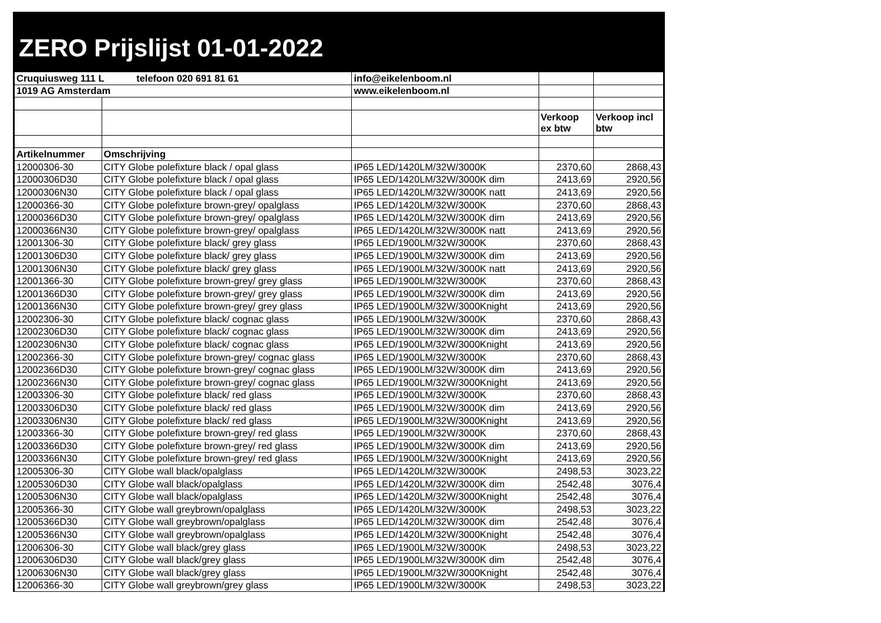ZERO Prijslijst 01-01-2022
| Cruquiusweg 111 L telefoon 020 691 81 61 | | info@eikelenboom.nl | | |
| 1019 AG Amsterdam | | www.eikelenboom.nl | | |
| | | | Verkoop ex btw | Verkoop incl btw |
| Artikelnummer | Omschrijving | | | |
| 12000306-30 | CITY Globe polefixture black / opal glass | IP65 LED/1420LM/32W/3000K | 2370,60 | 2868,43 |
| 12000306D30 | CITY Globe polefixture black / opal glass | IP65 LED/1420LM/32W/3000K dim | 2413,69 | 2920,56 |
| 12000306N30 | CITY Globe polefixture black / opal glass | IP65 LED/1420LM/32W/3000K natt | 2413,69 | 2920,56 |
| 12000366-30 | CITY Globe polefixture brown-grey/ opalglass | IP65 LED/1420LM/32W/3000K | 2370,60 | 2868,43 |
| 12000366D30 | CITY Globe polefixture brown-grey/ opalglass | IP65 LED/1420LM/32W/3000K dim | 2413,69 | 2920,56 |
| 12000366N30 | CITY Globe polefixture brown-grey/ opalglass | IP65 LED/1420LM/32W/3000K natt | 2413,69 | 2920,56 |
| 12001306-30 | CITY Globe polefixture black/ grey glass | IP65 LED/1900LM/32W/3000K | 2370,60 | 2868,43 |
| 12001306D30 | CITY Globe polefixture black/ grey glass | IP65 LED/1900LM/32W/3000K dim | 2413,69 | 2920,56 |
| 12001306N30 | CITY Globe polefixture black/ grey glass | IP65 LED/1900LM/32W/3000K natt | 2413,69 | 2920,56 |
| 12001366-30 | CITY Globe polefixture brown-grey/ grey glass | IP65 LED/1900LM/32W/3000K | 2370,60 | 2868,43 |
| 12001366D30 | CITY Globe polefixture brown-grey/ grey glass | IP65 LED/1900LM/32W/3000K dim | 2413,69 | 2920,56 |
| 12001366N30 | CITY Globe polefixture brown-grey/ grey glass | IP65 LED/1900LM/32W/3000Knight | 2413,69 | 2920,56 |
| 12002306-30 | CITY Globe polefixture black/ cognac glass | IP65 LED/1900LM/32W/3000K | 2370,60 | 2868,43 |
| 12002306D30 | CITY Globe polefixture black/ cognac glass | IP65 LED/1900LM/32W/3000K dim | 2413,69 | 2920,56 |
| 12002306N30 | CITY Globe polefixture black/ cognac glass | IP65 LED/1900LM/32W/3000Knight | 2413,69 | 2920,56 |
| 12002366-30 | CITY Globe polefixture brown-grey/ cognac glass | IP65 LED/1900LM/32W/3000K | 2370,60 | 2868,43 |
| 12002366D30 | CITY Globe polefixture brown-grey/ cognac glass | IP65 LED/1900LM/32W/3000K dim | 2413,69 | 2920,56 |
| 12002366N30 | CITY Globe polefixture brown-grey/ cognac glass | IP65 LED/1900LM/32W/3000Knight | 2413,69 | 2920,56 |
| 12003306-30 | CITY Globe polefixture black/ red glass | IP65 LED/1900LM/32W/3000K | 2370,60 | 2868,43 |
| 12003306D30 | CITY Globe polefixture black/ red glass | IP65 LED/1900LM/32W/3000K dim | 2413,69 | 2920,56 |
| 12003306N30 | CITY Globe polefixture black/ red glass | IP65 LED/1900LM/32W/3000Knight | 2413,69 | 2920,56 |
| 12003366-30 | CITY Globe polefixture brown-grey/ red glass | IP65 LED/1900LM/32W/3000K | 2370,60 | 2868,43 |
| 12003366D30 | CITY Globe polefixture brown-grey/ red glass | IP65 LED/1900LM/32W/3000K dim | 2413,69 | 2920,56 |
| 12003366N30 | CITY Globe polefixture brown-grey/ red glass | IP65 LED/1900LM/32W/3000Knight | 2413,69 | 2920,56 |
| 12005306-30 | CITY Globe wall black/opalglass | IP65 LED/1420LM/32W/3000K | 2498,53 | 3023,22 |
| 12005306D30 | CITY Globe wall black/opalglass | IP65 LED/1420LM/32W/3000K dim | 2542,48 | 3076,4 |
| 12005306N30 | CITY Globe wall black/opalglass | IP65 LED/1420LM/32W/3000Knight | 2542,48 | 3076,4 |
| 12005366-30 | CITY Globe wall greybrown/opalglass | IP65 LED/1420LM/32W/3000K | 2498,53 | 3023,22 |
| 12005366D30 | CITY Globe wall greybrown/opalglass | IP65 LED/1420LM/32W/3000K dim | 2542,48 | 3076,4 |
| 12005366N30 | CITY Globe wall greybrown/opalglass | IP65 LED/1420LM/32W/3000Knight | 2542,48 | 3076,4 |
| 12006306-30 | CITY Globe wall black/grey glass | IP65 LED/1900LM/32W/3000K | 2498,53 | 3023,22 |
| 12006306D30 | CITY Globe wall black/grey glass | IP65 LED/1900LM/32W/3000K dim | 2542,48 | 3076,4 |
| 12006306N30 | CITY Globe wall black/grey glass | IP65 LED/1900LM/32W/3000Knight | 2542,48 | 3076,4 |
| 12006366-30 | CITY Globe wall greybrown/grey glass | IP65 LED/1900LM/32W/3000K | 2498,53 | 3023,22 |